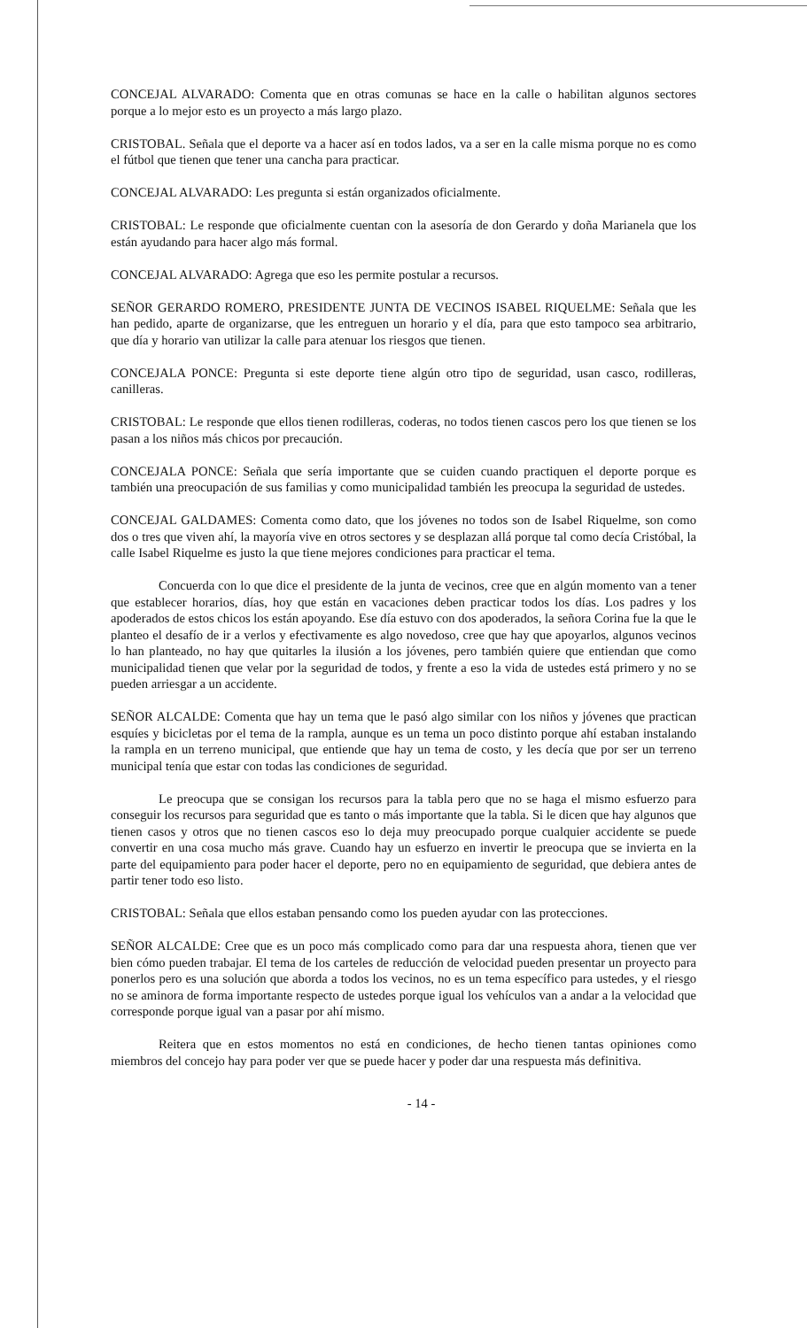CONCEJAL ALVARADO: Comenta que en otras comunas se hace en la calle o habilitan algunos sectores porque a lo mejor esto es un proyecto a más largo plazo.
CRISTOBAL. Señala que el deporte va a hacer así en todos lados, va a ser en la calle misma porque no es como el fútbol que tienen que tener una cancha para practicar.
CONCEJAL ALVARADO: Les pregunta si están organizados oficialmente.
CRISTOBAL: Le responde que oficialmente cuentan con la asesoría de don Gerardo y doña Marianela que los están ayudando para hacer algo más formal.
CONCEJAL ALVARADO: Agrega que eso les permite postular a recursos.
SEÑOR GERARDO ROMERO, PRESIDENTE JUNTA DE VECINOS ISABEL RIQUELME: Señala que les han pedido, aparte de organizarse, que les entreguen un horario y el día, para que esto tampoco sea arbitrario, que día y horario van utilizar la calle para atenuar los riesgos que tienen.
CONCEJALA PONCE: Pregunta si este deporte tiene algún otro tipo de seguridad, usan casco, rodilleras, canilleras.
CRISTOBAL: Le responde que ellos tienen rodilleras, coderas, no todos tienen cascos pero los que tienen se los pasan a los niños más chicos por precaución.
CONCEJALA PONCE: Señala que sería importante que se cuiden cuando practiquen el deporte porque es también una preocupación de sus familias y como municipalidad también les preocupa la seguridad de ustedes.
CONCEJAL GALDAMES: Comenta como dato, que los jóvenes no todos son de Isabel Riquelme, son como dos o tres que viven ahí, la mayoría vive en otros sectores y se desplazan allá porque tal como decía Cristóbal, la calle Isabel Riquelme es justo la que tiene mejores condiciones para practicar el tema.
Concuerda con lo que dice el presidente de la junta de vecinos, cree que en algún momento van a tener que establecer horarios, días, hoy que están en vacaciones deben practicar todos los días. Los padres y los apoderados de estos chicos los están apoyando. Ese día estuvo con dos apoderados, la señora Corina fue la que le planteo el desafío de ir a verlos y efectivamente es algo novedoso, cree que hay que apoyarlos, algunos vecinos lo han planteado, no hay que quitarles la ilusión a los jóvenes, pero también quiere que entiendan que como municipalidad tienen que velar por la seguridad de todos, y frente a eso la vida de ustedes está primero y no se pueden arriesgar a un accidente.
SEÑOR ALCALDE: Comenta que hay un tema que le pasó algo similar con los niños y jóvenes que practican esquíes y bicicletas por el tema de la rampla, aunque es un tema un poco distinto porque ahí estaban instalando la rampla en un terreno municipal, que entiende que hay un tema de costo, y les decía que por ser un terreno municipal tenía que estar con todas las condiciones de seguridad.
Le preocupa que se consigan los recursos para la tabla pero que no se haga el mismo esfuerzo para conseguir los recursos para seguridad que es tanto o más importante que la tabla. Si le dicen que hay algunos que tienen casos y otros que no tienen cascos eso lo deja muy preocupado porque cualquier accidente se puede convertir en una cosa mucho más grave. Cuando hay un esfuerzo en invertir le preocupa que se invierta en la parte del equipamiento para poder hacer el deporte, pero no en equipamiento de seguridad, que debiera antes de partir tener todo eso listo.
CRISTOBAL: Señala que ellos estaban pensando como los pueden ayudar con las protecciones.
SEÑOR ALCALDE: Cree que es un poco más complicado como para dar una respuesta ahora, tienen que ver bien cómo pueden trabajar. El tema de los carteles de reducción de velocidad pueden presentar un proyecto para ponerlos pero es una solución que aborda a todos los vecinos, no es un tema específico para ustedes, y el riesgo no se aminora de forma importante respecto de ustedes porque igual los vehículos van a andar a la velocidad que corresponde porque igual van a pasar por ahí mismo.
Reitera que en estos momentos no está en condiciones, de hecho tienen tantas opiniones como miembros del concejo hay para poder ver que se puede hacer y poder dar una respuesta más definitiva.
- 14 -